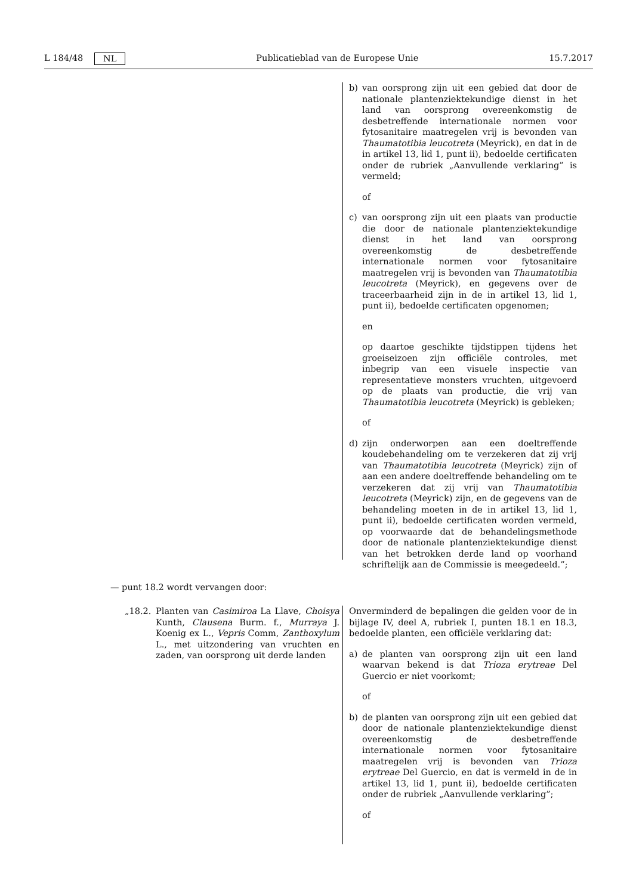L 184/48 NL Publicatieblad van de Europese Unie 15.7.2017
b) van oorsprong zijn uit een gebied dat door de nationale plantenziektekundige dienst in het land van oorsprong overeenkomstig de desbetreffende internationale normen voor fytosanitaire maatregelen vrij is bevonden van Thaumatotibia leucotreta (Meyrick), en dat in de in artikel 13, lid 1, punt ii), bedoelde certificaten onder de rubriek „Aanvullende verklaring” is vermeld;
of
c) van oorsprong zijn uit een plaats van productie die door de nationale plantenziektekundige dienst in het land van oorsprong overeenkomstig de desbetreffende internationale normen voor fytosanitaire maatregelen vrij is bevonden van Thaumatotibia leucotreta (Meyrick), en gegevens over de traceerbaarheid zijn in de in artikel 13, lid 1, punt ii), bedoelde certificaten opgenomen;
en
op daartoe geschikte tijdstippen tijdens het groeiseizoen zijn officiële controles, met inbegrip van een visuele inspectie van representatieve monsters vruchten, uitgevoerd op de plaats van productie, die vrij van Thaumatotibia leucotreta (Meyrick) is gebleken;
of
d) zijn onderworpen aan een doeltreffende koudebehandeling om te verzekeren dat zij vrij van Thaumatotibia leucotreta (Meyrick) zijn of aan een andere doeltreffende behandeling om te verzekeren dat zij vrij van Thaumatotibia leucotreta (Meyrick) zijn, en de gegevens van de behandeling moeten in de in artikel 13, lid 1, punt ii), bedoelde certificaten worden vermeld, op voorwaarde dat de behandelingsmethode door de nationale plantenziektekundige dienst van het betrokken derde land op voorhand schriftelijk aan de Commissie is meegedeeld.”;
— punt 18.2 wordt vervangen door:
„18.2. Planten van Casimiroa La Llave, Choisya Kunth, Clausena Burm. f., Murraya J. Koenig ex L., Vepris Comm, Zanthoxylum L., met uitzondering van vruchten en zaden, van oorsprong uit derde landen
Onverminderd de bepalingen die gelden voor de in bijlage IV, deel A, rubriek I, punten 18.1 en 18.3, bedoelde planten, een officiële verklaring dat:
a) de planten van oorsprong zijn uit een land waarvan bekend is dat Trioza erytreae Del Guercio er niet voorkomt;
of
b) de planten van oorsprong zijn uit een gebied dat door de nationale plantenziektekundige dienst overeenkomstig de desbetreffende internationale normen voor fytosanitaire maatregelen vrij is bevonden van Trioza erytreae Del Guercio, en dat is vermeld in de in artikel 13, lid 1, punt ii), bedoelde certificaten onder de rubriek „Aanvullende verklaring”;
of